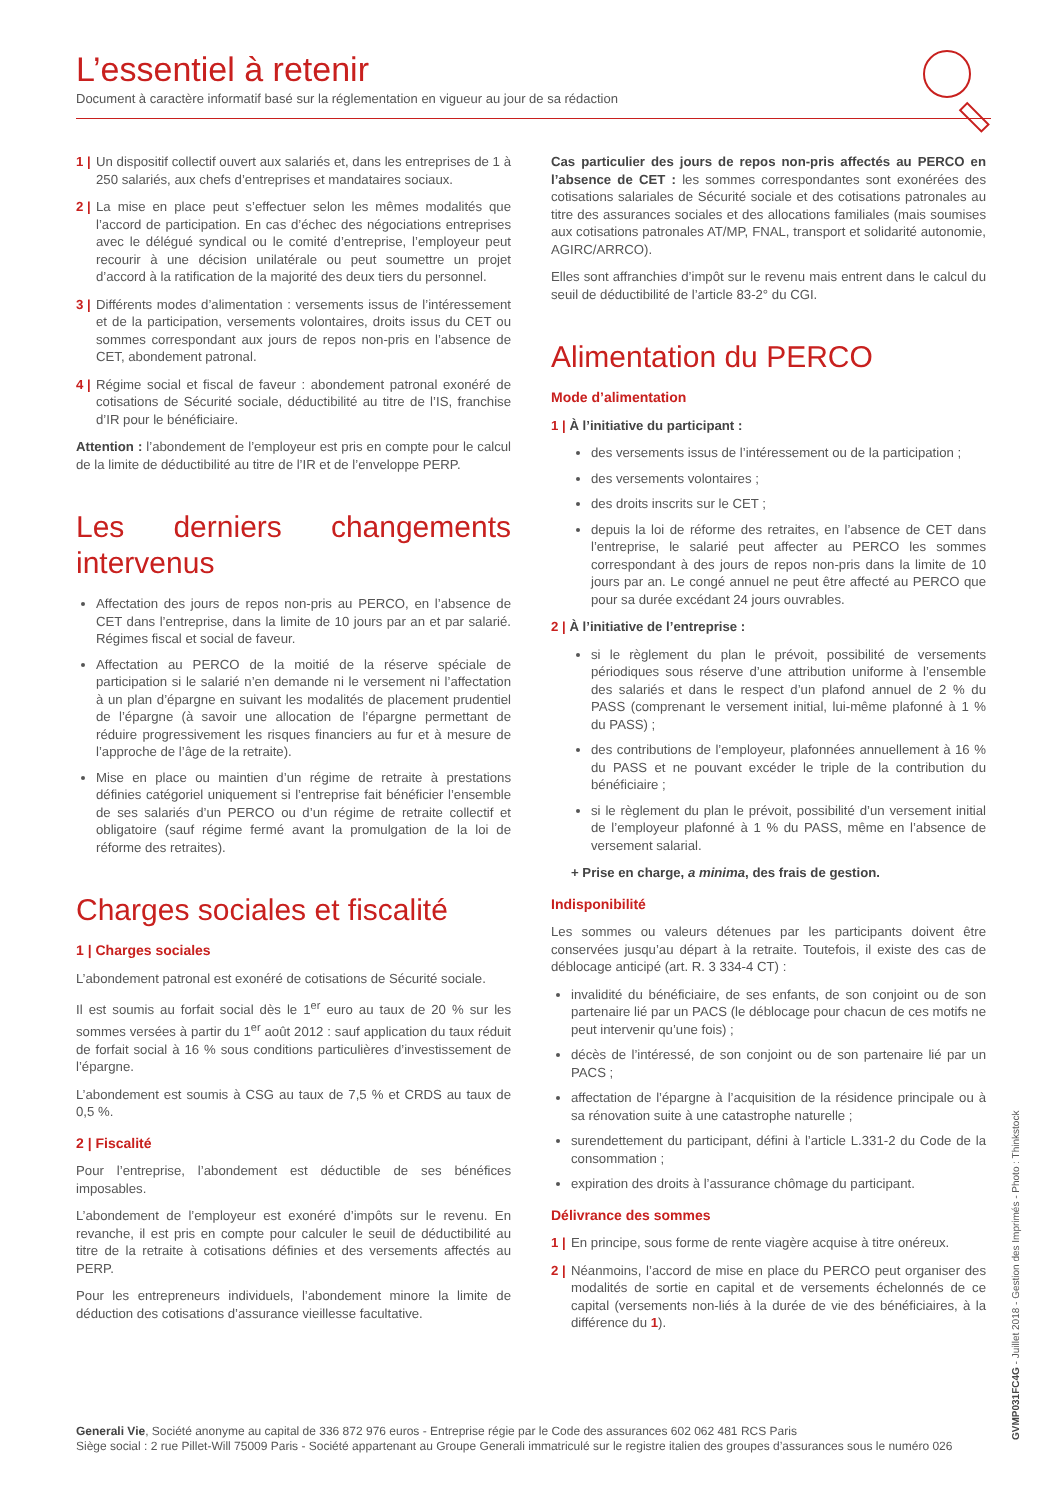L’essentiel à retenir
Document à caractère informatif basé sur la réglementation en vigueur au jour de sa rédaction
1 | Un dispositif collectif ouvert aux salariés et, dans les entreprises de 1 à 250 salariés, aux chefs d’entreprises et mandataires sociaux.
2 | La mise en place peut s’effectuer selon les mêmes modalités que l’accord de participation. En cas d’échec des négociations entreprises avec le délégué syndical ou le comité d’entreprise, l’employeur peut recourir à une décision unilatérale ou peut soumettre un projet d’accord à la ratification de la majorité des deux tiers du personnel.
3 | Différents modes d’alimentation : versements issus de l’intéressement et de la participation, versements volontaires, droits issus du CET ou sommes correspondant aux jours de repos non-pris en l’absence de CET, abondement patronal.
4 | Régime social et fiscal de faveur : abondement patronal exonéré de cotisations de Sécurité sociale, déductibilité au titre de l’IS, franchise d’IR pour le bénéficiaire.
Attention : l’abondement de l’employeur est pris en compte pour le calcul de la limite de déductibilité au titre de l’IR et de l’enveloppe PERP.
Les derniers changements intervenus
Affectation des jours de repos non-pris au PERCO, en l’absence de CET dans l’entreprise, dans la limite de 10 jours par an et par salarié. Régimes fiscal et social de faveur.
Affectation au PERCO de la moitié de la réserve spéciale de participation si le salarié n’en demande ni le versement ni l’affectation à un plan d’épargne en suivant les modalités de placement prudentiel de l’épargne (à savoir une allocation de l’épargne permettant de réduire progressivement les risques financiers au fur et à mesure de l’approche de l’âge de la retraite).
Mise en place ou maintien d’un régime de retraite à prestations définies catégoriel uniquement si l’entreprise fait bénéficier l’ensemble de ses salariés d’un PERCO ou d’un régime de retraite collectif et obligatoire (sauf régime fermé avant la promulgation de la loi de réforme des retraites).
Charges sociales et fiscalité
1 | Charges sociales
L’abondement patronal est exonéré de cotisations de Sécurité sociale.
Il est soumis au forfait social dès le 1<sup>er</sup> euro au taux de 20 % sur les sommes versées à partir du 1<sup>er</sup> août 2012 : sauf application du taux réduit de forfait social à 16 % sous conditions particulières d’investissement de l’épargne.
L’abondement est soumis à CSG au taux de 7,5 % et CRDS au taux de 0,5 %.
2 | Fiscalité
Pour l’entreprise, l’abondement est déductible de ses bénéfices imposables.
L’abondement de l’employeur est exonéré d’impôts sur le revenu. En revanche, il est pris en compte pour calculer le seuil de déductibilité au titre de la retraite à cotisations définies et des versements affectés au PERP.
Pour les entrepreneurs individuels, l’abondement minore la limite de déduction des cotisations d’assurance vieillesse facultative.
Cas particulier des jours de repos non-pris affectés au PERCO en l’absence de CET : les sommes correspondantes sont exonérées des cotisations salariales de Sécurité sociale et des cotisations patronales au titre des assurances sociales et des allocations familiales (mais soumises aux cotisations patronales AT/MP, FNAL, transport et solidarité autonomie, AGIRC/ARRCO).
Elles sont affranchies d’impôt sur le revenu mais entrent dans le calcul du seuil de déductibilité de l’article 83-2° du CGI.
Alimentation du PERCO
Mode d’alimentation
1 | À l’initiative du participant :
des versements issus de l’intéressement ou de la participation ;
des versements volontaires ;
des droits inscrits sur le CET ;
depuis la loi de réforme des retraites, en l’absence de CET dans l’entreprise, le salarié peut affecter au PERCO les sommes correspondant à des jours de repos non-pris dans la limite de 10 jours par an. Le congé annuel ne peut être affecté au PERCO que pour sa durée excédant 24 jours ouvrables.
2 | À l’initiative de l’entreprise :
si le règlement du plan le prévoit, possibilité de versements périodiques sous réserve d’une attribution uniforme à l’ensemble des salariés et dans le respect d’un plafond annuel de 2 % du PASS (comprenant le versement initial, lui-même plafonné à 1 % du PASS) ;
des contributions de l’employeur, plafonnées annuellement à 16 % du PASS et ne pouvant excéder le triple de la contribution du bénéficiaire ;
si le règlement du plan le prévoit, possibilité d’un versement initial de l’employeur plafonné à 1 % du PASS, même en l’absence de versement salarial.
+ Prise en charge, a minima, des frais de gestion.
Indisponibilité
Les sommes ou valeurs détenues par les participants doivent être conservées jusqu’au départ à la retraite. Toutefois, il existe des cas de déblocage anticipé (art. R. 3 334-4 CT) :
invalidité du bénéficiaire, de ses enfants, de son conjoint ou de son partenaire lié par un PACS (le déblocage pour chacun de ces motifs ne peut intervenir qu’une fois) ;
décès de l’intéressé, de son conjoint ou de son partenaire lié par un PACS ;
affectation de l’épargne à l’acquisition de la résidence principale ou à sa rénovation suite à une catastrophe naturelle ;
surendettement du participant, défini à l’article L.331-2 du Code de la consommation ;
expiration des droits à l’assurance chômage du participant.
Délivrance des sommes
1 | En principe, sous forme de rente viagère acquise à titre onéreux.
2 | Néanmoins, l’accord de mise en place du PERCO peut organiser des modalités de sortie en capital et de versements échelonnés de ce capital (versements non-liés à la durée de vie des bénéficiaires, à la différence du 1).
Generali Vie, Société anonyme au capital de 336 872 976 euros - Entreprise régie par le Code des assurances 602 062 481 RCS Paris
Siège social : 2 rue Pillet-Will 75009 Paris - Société appartenant au Groupe Generali immatriculé sur le registre italien des groupes d’assurances sous le numéro 026
GVMP031FC4G - Juillet 2018 - Gestion des Imprimés - Photo : Thinkstock